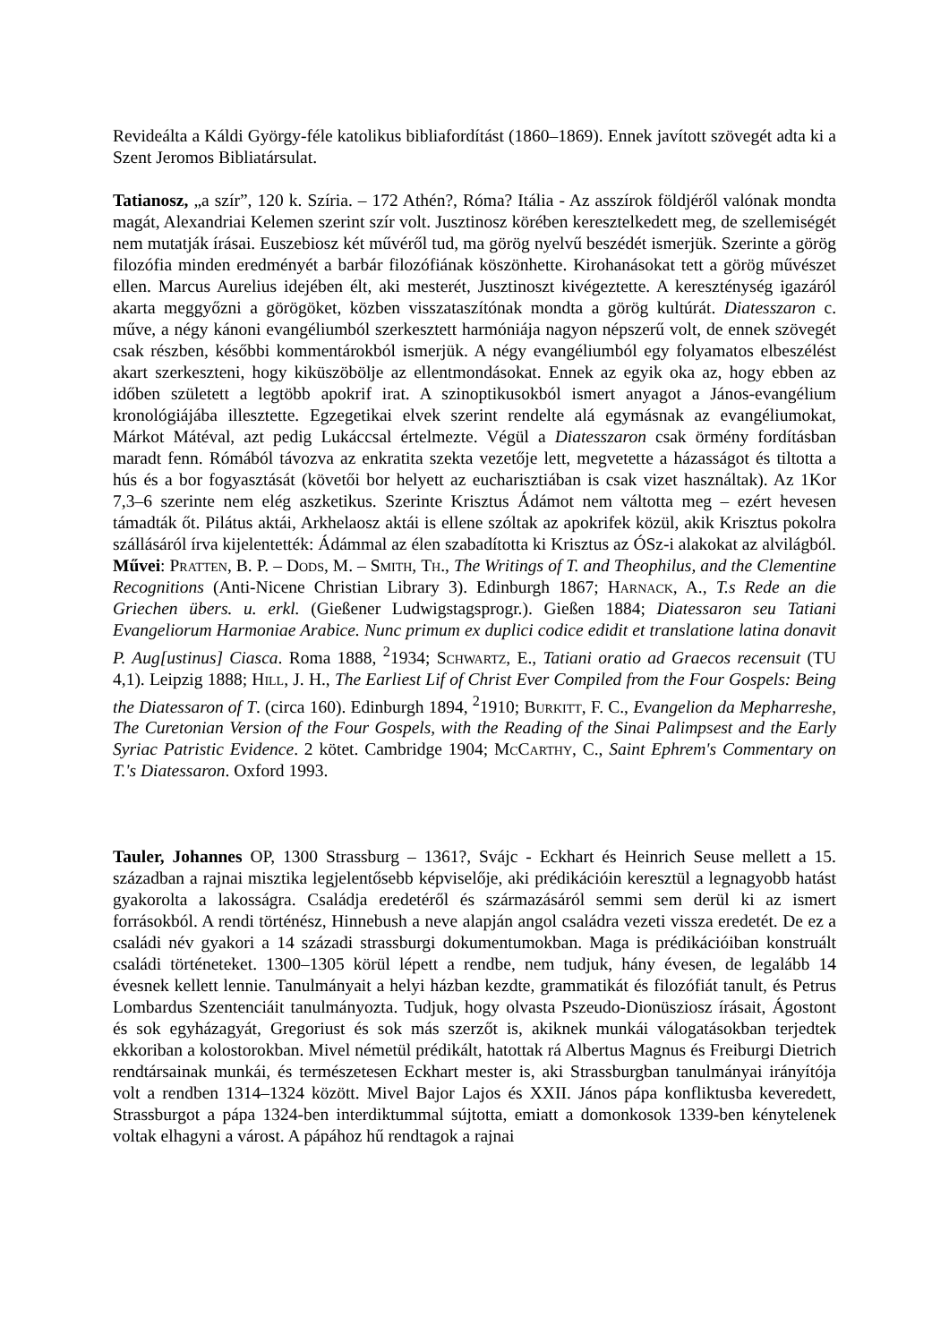Revideálta a Káldi György-féle katolikus bibliafordítást (1860–1869). Ennek javított szövegét adta ki a Szent Jeromos Bibliatársulat.
Tatianosz, „a szír”, 120 k. Szíria. – 172 Athén?, Róma? Itália - Az asszírok földjéről valónak mondta magát, Alexandriai Kelemen szerint szír volt. Jusztinosz körében keresztelkedett meg, de szellemiségét nem mutatják írásai. Euszebiosz két művéről tud, ma görög nyelvű beszédét ismerjük. Szerinte a görög filozófia minden eredményét a barbár filozófiának köszönhette. Kirohanásokat tett a görög művészet ellen. Marcus Aurelius idejében élt, aki mesterét, Jusztinoszt kivégeztette. A kereszténység igazáról akarta meggyőzni a görögöket, közben visszataszítónak mondta a görög kultúrát. Diatesszaron c. műve, a négy kánoni evangéliumból szerkesztett harmóniája nagyon népszerű volt, de ennek szövegét csak részben, későbbi kommentárokból ismerjük. A négy evangéliumból egy folyamatos elbeszélést akart szerkeszteni, hogy kiküszöbölje az ellentmondásokat. Ennek az egyik oka az, hogy ebben az időben született a legtöbb apokrif irat. A szinoptikusokból ismert anyagot a János-evangélium kronológiájába illesztette. Egzegetikai elvek szerint rendelte alá egymásnak az evangéliumokat, Márkot Mátéval, azt pedig Lukáccsal értelmezte. Végül a Diatesszaron csak örmény fordításban maradt fenn. Rómából távozva az enkratita szekta vezetője lett, megvetette a házasságot és tiltotta a hús és a bor fogyasztását (követői bor helyett az eucharisztiában is csak vizet használtak). Az 1Kor 7,3–6 szerinte nem elég aszketikus. Szerinte Krisztus Ádámot nem váltotta meg – ezért hevesen támadták őt. Pilátus aktái, Arkhelaosz aktái is ellene szóltak az apokrifek közül, akik Krisztus pokolra szállásáról írva kijelentették: Ádámmal az élen szabadította ki Krisztus az ÓSz-i alakokat az alvilágból. Művei: Pratten, B. P. – Dods, M. – Smith, Th., The Writings of T. and Theophilus, and the Clementine Recognitions (Anti-Nicene Christian Library 3). Edinburgh 1867; Harnack, A., T.s Rede an die Griechen übers. u. erkl. (Gießener Ludwigstagsprogr.). Gießen 1884; Diatessaron seu Tatiani Evangeliorum Harmoniae Arabice. Nunc primum ex duplici codice edidit et translatione latina donavit P. Aug[ustinus] Ciasca. Roma 1888, <sup>2</sup>1934; Schwartz, E., Tatiani oratio ad Graecos recensuit (TU 4,1). Leipzig 1888; Hill, J. H., The Earliest Lif of Christ Ever Compiled from the Four Gospels: Being the Diatessaron of T. (circa 160). Edinburgh 1894, <sup>2</sup>1910; Burkitt, F. C., Evangelion da Mepharreshe, The Curetonian Version of the Four Gospels, with the Reading of the Sinai Palimpsest and the Early Syriac Patristic Evidence. 2 kötet. Cambridge 1904; McCarthy, C., Saint Ephrem's Commentary on T.'s Diatessaron. Oxford 1993.
Tauler, Johannes OP, 1300 Strassburg – 1361?, Svájc - Eckhart és Heinrich Seuse mellett a 15. században a rajnai misztika legjelentősebb képviselője, aki prédikációin keresztül a legnagyobb hatást gyakorolta a lakosságra. Családja eredetéről és származásáról semmi sem derül ki az ismert forrásokból. A rendi történész, Hinnebush a neve alapján angol családra vezeti vissza eredetét. De ez a családi név gyakori a 14 századi strassburgi dokumentumokban. Maga is prédikációiban konstruált családi történeteket. 1300–1305 körül lépett a rendbe, nem tudjuk, hány évesen, de legalább 14 évesnek kellett lennie. Tanulmányait a helyi házban kezdte, grammatikát és filozófiát tanult, és Petrus Lombardus Szentenciáit tanulmányozta. Tudjuk, hogy olvasta Pszeudo-Dionüsziosz írásait, Ágostont és sok egyházagyát, Gregoriust és sok más szerzőt is, akiknek munkái válogatásokban terjedtek ekkoriban a kolostorokban. Mivel németül prédikált, hatottak rá Albertus Magnus és Freiburgi Dietrich rendtársainak munkái, és természetesen Eckhart mester is, aki Strassburgban tanulmányai irányítója volt a rendben 1314–1324 között. Mivel Bajor Lajos és XXII. János pápa konfliktusba keveredett, Strassburgot a pápa 1324-ben interdiktummal sújtotta, emiatt a domonkosok 1339-ben kénytelenek voltak elhagyni a várost. A pápához hű rendtagok a rajnai